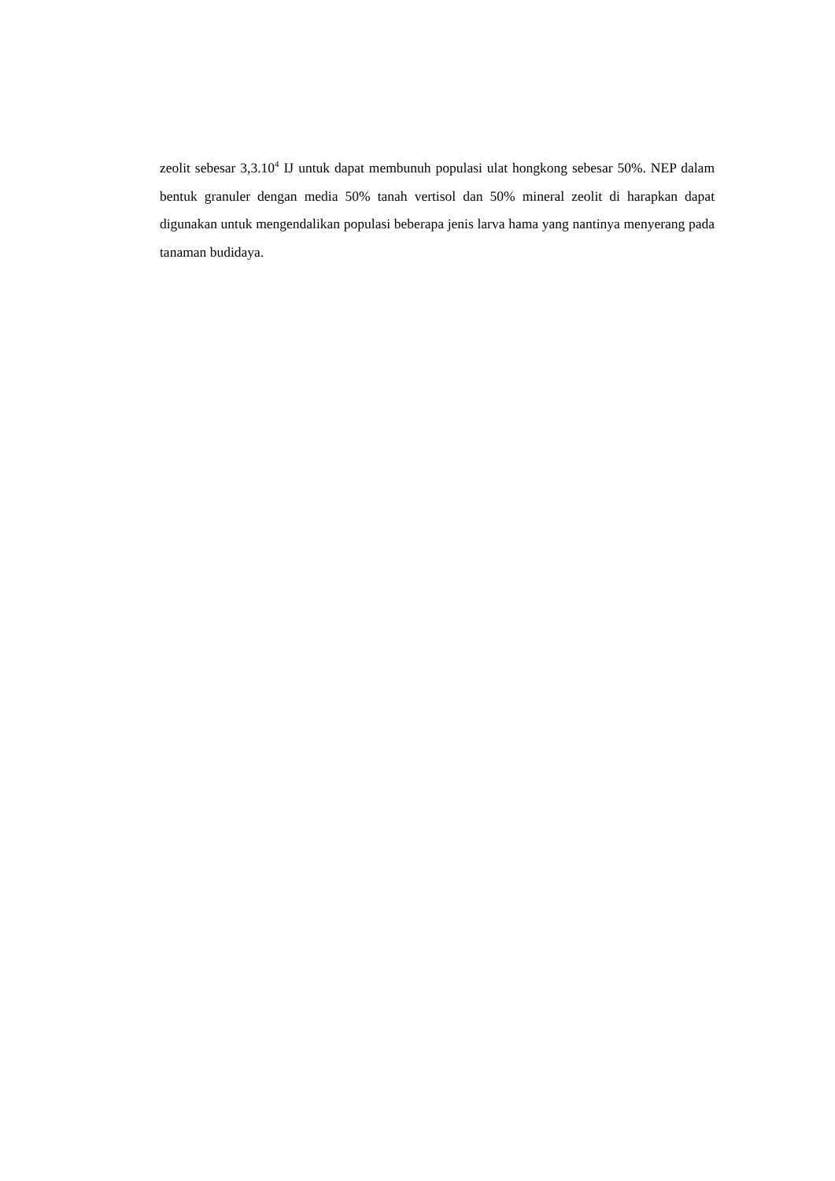zeolit sebesar 3,3.10<sup>4</sup> IJ untuk dapat membunuh populasi ulat hongkong sebesar 50%. NEP dalam bentuk granuler dengan media 50% tanah vertisol dan 50% mineral zeolit di harapkan dapat digunakan untuk mengendalikan populasi beberapa jenis larva hama yang nantinya menyerang pada tanaman budidaya.